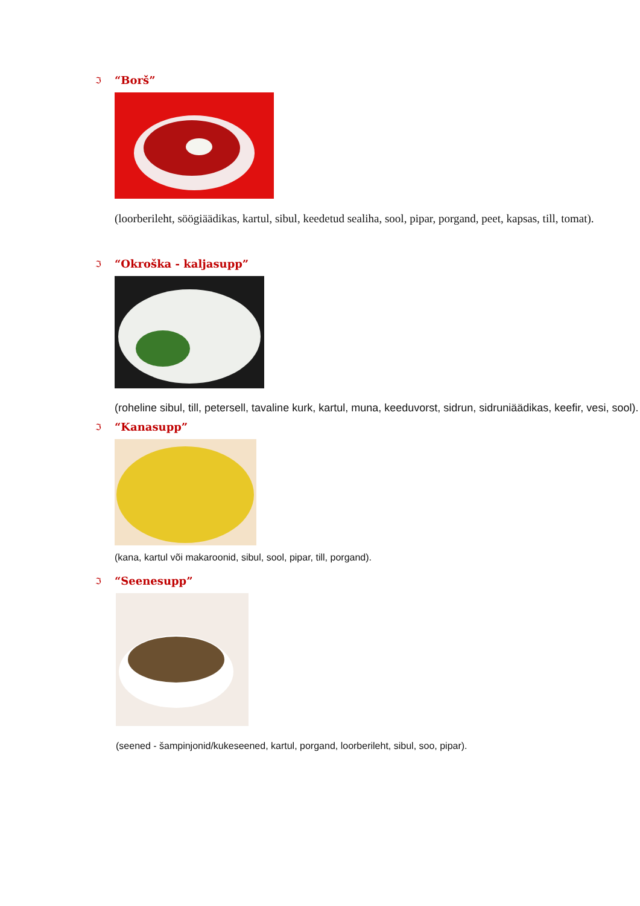ℑ “Borš”
(loorberileht, söögiäädikas, kartul, sibul, keedetud sealiha, sool, pipar, porgand, peet, kapsas, till, tomat).
ℑ “Okroška - kaljasupp”
(roheline sibul, till, petersell, tavaline kurk, kartul, muna, keeduvorst, sidrun, sidruniäädikas, keefir, vesi, sool).
ℑ “Kanasupp”
(kana, kartul või makaroonid, sibul, sool, pipar, till, porgand).
ℑ “Seenesupp”
(seened - šampinjonid/kukeseened, kartul, porgand, loorberileht, sibul, soo, pipar).